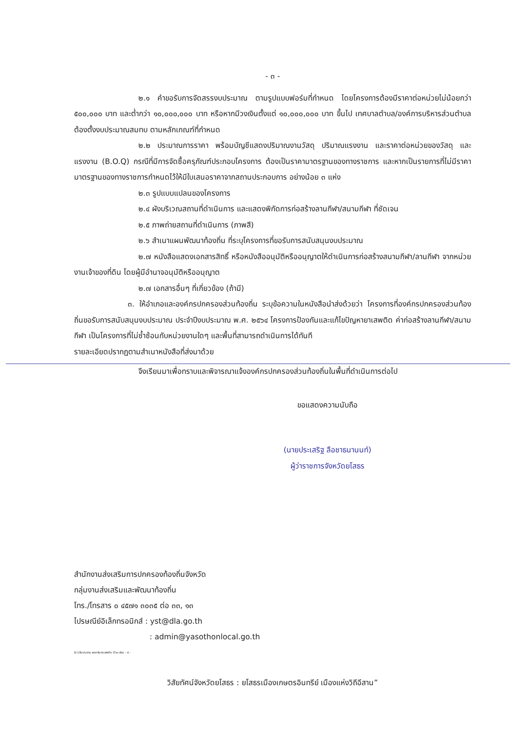- ๓ -
๒.๑ คำขอรับการจัดสรรงบประมาณ ตามรูปแบบฟอร์มที่กำหนด โดยโครงการต้องมีราคาต่อหน่วยไม่น้อยกว่า ๕๐๐,๐๐๐ บาท และต่ำกว่า ๑๐,๐๐๐,๐๐๐ บาท หรือหากมีวงเงินตั้งแต่ ๑๐,๐๐๐,๐๐๐ บาท ขึ้นไป เทศบาลตำบล/องค์การบริหารส่วนตำบล ต้องตั้งงบประมาณสมทบ ตามหลักเกณฑ์ที่กำหนด
๒.๒ ประมาณการราคา พร้อมบัญชีแสดงปริมาณงานวัสดุ ปริมาณแรงงาน และราคาต่อหน่วยของวัสดุ และแรงงาน (B.O.Q) กรณีที่มีการจัดซื้อครุภัณฑ์ประกอบโครงการ ต้องเป็นราคามาตรฐานของทางราชการ และหากเป็นรายการที่ไม่มีราคามาตรฐานของทางราชการกำหนดไว้ให้มีใบเสนอราคาจากสถานประกอบการ อย่างน้อย ๓ แห่ง
๒.๓ รูปแบบแปลนของโครงการ
๒.๔ ผังบริเวณสถานที่ดำเนินการ และแสดงพิกัดการก่อสร้างลานกีฬา/สนามกีฬา ที่ชัดเจน
๒.๕ ภาพถ่ายสถานที่ดำเนินการ (ภาพสี)
๒.๖ สำเนาแผนพัฒนาท้องถิ่น ที่ระบุโครงการที่ขอรับการสนับสนุนงบประมาณ
๒.๗ หนังสือแสดงเอกสารสิทธิ์ หรือหนังสืออนุมัติหรืออนุญาตให้ดำเนินการก่อสร้างสนามกีฬา/ลานกีฬา จากหน่วยงานเจ้าของที่ดิน โดยผู้มีอำนาจอนุมัติหรืออนุญาต
๒.๗ เอกสารอื่นๆ ที่เกี่ยวข้อง (ถ้ามี)
๓. ให้อำเภอและองค์กรปกครองส่วนท้องถิ่น ระบุข้อความในหนังสือนำส่งด้วยว่า โครงการที่องค์กรปกครองส่วนท้องถิ่นขอรับการสนับสนุนงบประมาณ ประจำปีงบประมาณ พ.ศ. ๒๕๖๔ โครงการป้องกันและแก้ไขปัญหายาเสพติด ค่าก่อสร้างลานกีฬา/สนามกีฬา เป็นโครงการที่ไม่ซ้ำซ้อนกับหน่วยงานใดๆ และพื้นที่สามารถดำเนินการได้ทันที
รายละเอียดปรากฏตามสำเนาหนังสือที่ส่งมาด้วย
จึงเรียนมาเพื่อทราบและพิจารณาแจ้งองค์กรปกครองส่วนท้องถิ่นในพื้นที่ดำเนินการต่อไป
ขอแสดงความนับถือ
(นายประเสริฐ ลือชาธนานนท์)
ผู้ว่าราชการจังหวัดยโสธร
สำนักงานส่งเสริมการปกครองท้องถิ่นจังหวัด
กลุ่มงานส่งเสริมและพัฒนาท้องถิ่น
โทร./โทรสาร ๐ ๔๕๗๑ ๓๐๓๕ ต่อ ๓๓, ๑๓
ไปรษณีย์อิเล็กทรอนิกส์ : yst@dla.go.th
: admin@yasothonlocal.go.th
D:\เจ็บปนงาน wordนายเสพติด ปี๖๐.doc - ๕ -
วิสัยทัศน์จังหวัดยโสธร : ยโสธรเมืองเกษตรอินทรีย์ เมืองแห่งวิถีอีสาน”